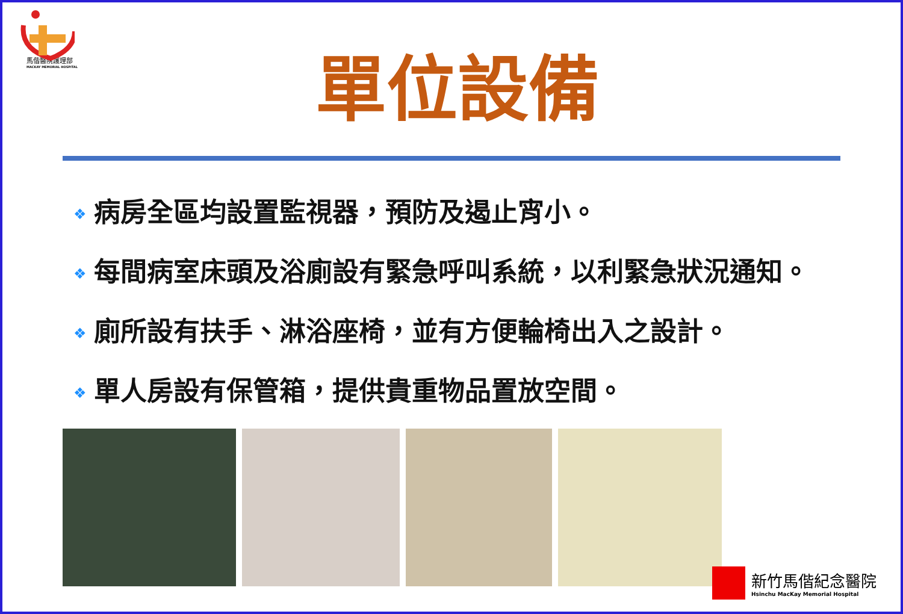馬偕醫院護理部
MACKAY MEMORIAL HOSPITAL
單位設備
❖ 病房全區均設置監視器，預防及遏止宵小。
❖ 每間病室床頭及浴廁設有緊急呼叫系統，以利緊急狀況通知。
❖ 廁所設有扶手、淋浴座椅，並有方便輪椅出入之設計。
❖ 單人房設有保管箱，提供貴重物品置放空間。
新竹馬偕紀念醫院
Hsinchu MacKay Memorial Hospital